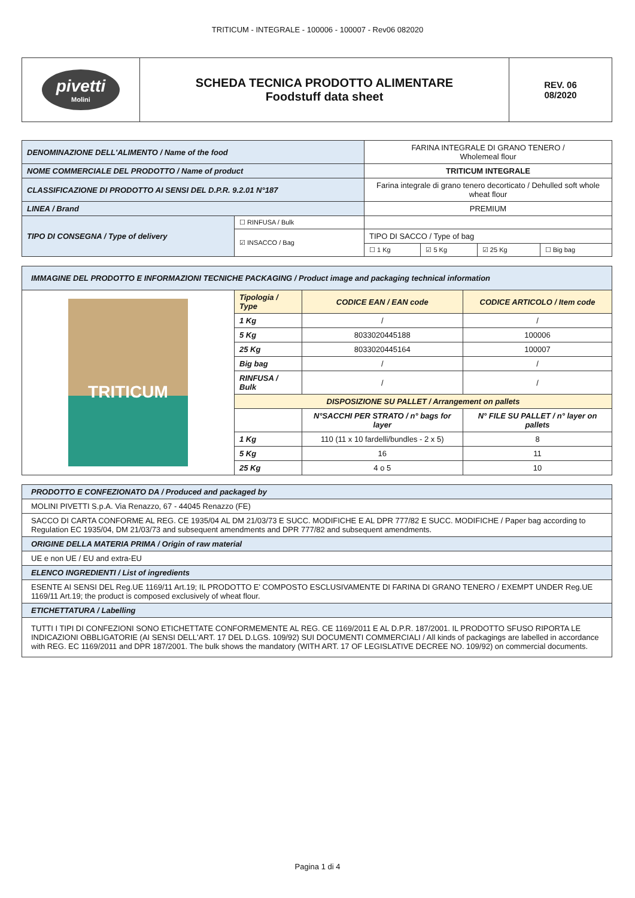TRITICUM - INTEGRALE - 100006 - 100007 - Rev06 082020
| pivetti Molini | SCHEDA TECNICA PRODOTTO ALIMENTARE Foodstuff data sheet | REV. 06 08/2020 |
| DENOMINAZIONE DELL'ALIMENTO / Name of the food | | FARINA INTEGRALE DI GRANO TENERO / Wholemeal flour | | | |
| NOME COMMERCIALE DEL PRODOTTO / Name of product | | TRITICUM INTEGRALE | | | |
| CLASSIFICAZIONE DI PRODOTTO AI SENSI DEL D.P.R. 9.2.01 N°187 | | Farina integrale di grano tenero decorticato / Dehulled soft whole wheat flour | | | |
| LINEA / Brand | | PREMIUM | | | |
| TIPO DI CONSEGNA / Type of delivery | ☐ RINFUSA / Bulk | | | | |
| | ☑ INSACCO / Bag | TIPO DI SACCO / Type of bag | | | |
| | | ☐ 1 Kg | ☑ 5 Kg | ☑ 25 Kg | ☐ Big bag |
| IMMAGINE DEL PRODOTTO E INFORMAZIONI TECNICHE PACKAGING / Product image and packaging technical information | | | |
| TRITICUM | Tipologia / Type | CODICE EAN / EAN code | CODICE ARTICOLO / Item code |
| | 1 Kg | / | / |
| | 5 Kg | 8033020445188 | 100006 |
| | 25 Kg | 8033020445164 | 100007 |
| | Big bag | / | / |
| | RINFUSA / Bulk | / | / |
| | DISPOSIZIONE SU PALLET / Arrangement on pallets | | |
| | | N°SACCHI PER STRATO / n° bags for layer | N° FILE SU PALLET / n° layer on pallets |
| | 1 Kg | 110 (11 x 10 fardelli/bundles - 2 x 5) | 8 |
| | 5 Kg | 16 | 11 |
| | 25 Kg | 4 o 5 | 10 |
| PRODOTTO E CONFEZIONATO DA / Produced and packaged by |
| MOLINI PIVETTI S.p.A. Via Renazzo, 67 - 44045 Renazzo (FE) |
| SACCO DI CARTA CONFORME AL REG. CE 1935/04 AL DM 21/03/73 E SUCC. MODIFICHE E AL DPR 777/82 E SUCC. MODIFICHE / Paper bag according to Regulation EC 1935/04, DM 21/03/73 and subsequent amendments and DPR 777/82 and subsequent amendments. |
| ORIGINE DELLA MATERIA PRIMA / Origin of raw material |
| UE e non UE / EU and extra-EU |
| ELENCO INGREDIENTI / List of ingredients |
| ESENTE AI SENSI DEL Reg.UE 1169/11 Art.19; IL PRODOTTO E' COMPOSTO ESCLUSIVAMENTE DI FARINA DI GRANO TENERO / EXEMPT UNDER Reg.UE 1169/11 Art.19; the product is composed exclusively of wheat flour. |
| ETICHETTATURA / Labelling |
| TUTTI I TIPI DI CONFEZIONI SONO ETICHETTATE CONFORMEMENTE AL REG. CE 1169/2011 E AL D.P.R. 187/2001. IL PRODOTTO SFUSO RIPORTA LE INDICAZIONI OBBLIGATORIE (AI SENSI DELL'ART. 17 DEL D.LGS. 109/92) SUI DOCUMENTI COMMERCIALI / All kinds of packagings are labelled in accordance with REG. EC 1169/2011 and DPR 187/2001. The bulk shows the mandatory (WITH ART. 17 OF LEGISLATIVE DECREE NO. 109/92) on commercial documents. |
Pagina 1 di 4